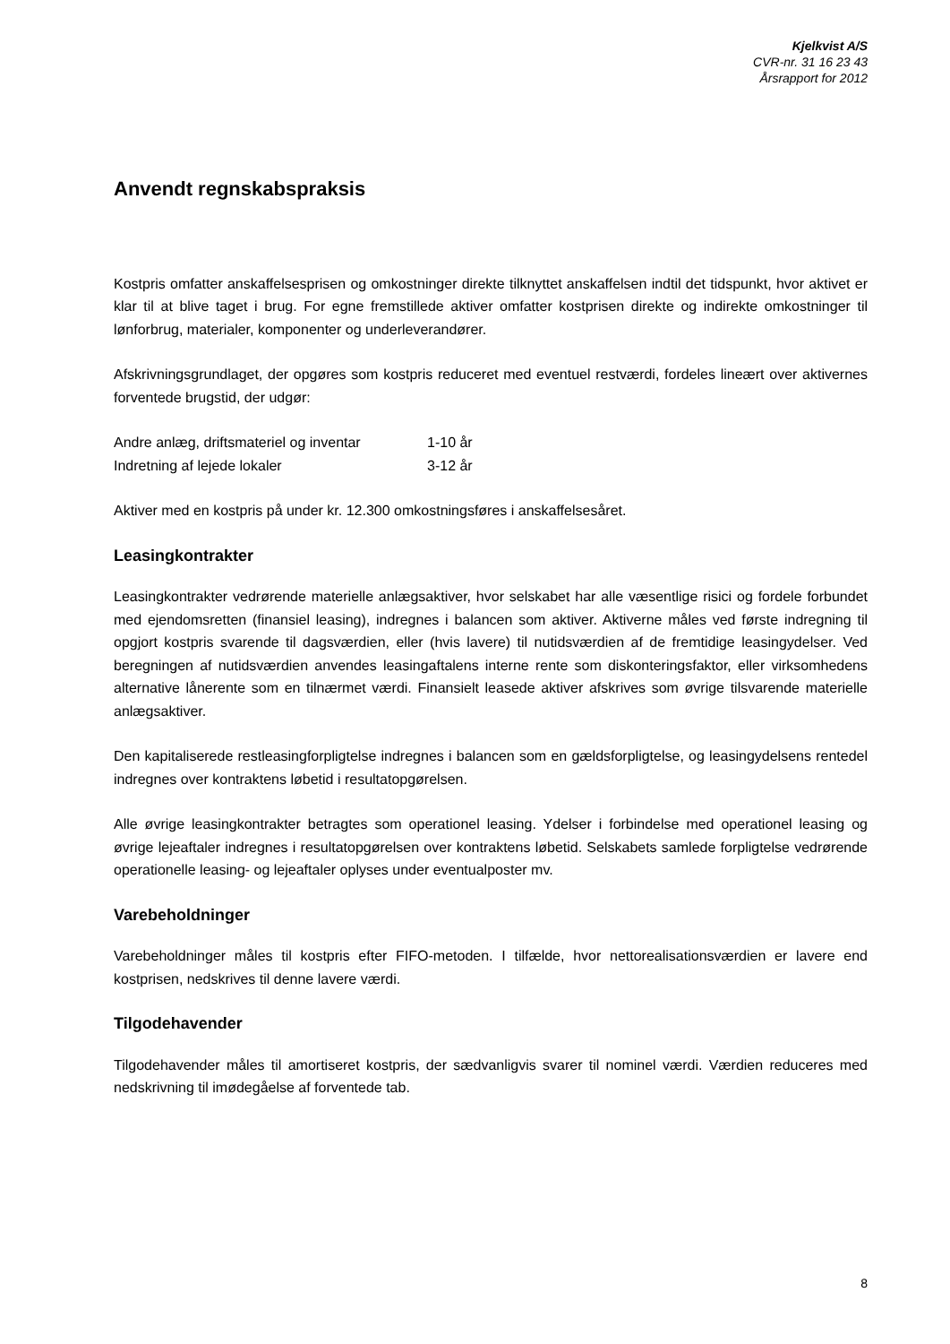Kjelkvist A/S
CVR-nr. 31 16 23 43
Årsrapport for 2012
Anvendt regnskabspraksis
Kostpris omfatter anskaffelsesprisen og omkostninger direkte tilknyttet anskaffelsen indtil det tidspunkt, hvor aktivet er klar til at blive taget i brug. For egne fremstillede aktiver omfatter kostprisen direkte og indirekte omkostninger til lønforbrug, materialer, komponenter og underleverandører.
Afskrivningsgrundlaget, der opgøres som kostpris reduceret med eventuel restværdi, fordeles lineært over aktivernes forventede brugstid, der udgør:
| Andre anlæg, driftsmateriel og inventar | 1-10 år |
| Indretning af lejede lokaler | 3-12 år |
Aktiver med en kostpris på under kr. 12.300 omkostningsføres i anskaffelsesåret.
Leasingkontrakter
Leasingkontrakter vedrørende materielle anlægsaktiver, hvor selskabet har alle væsentlige risici og fordele forbundet med ejendomsretten (finansiel leasing), indregnes i balancen som aktiver. Aktiverne måles ved første indregning til opgjort kostpris svarende til dagsværdien, eller (hvis lavere) til nutidsværdien af de fremtidige leasingydelser. Ved beregningen af nutidsværdien anvendes leasingaftalens interne rente som diskonteringsfaktor, eller virksomhedens alternative lånerente som en tilnærmet værdi. Finansielt leasede aktiver afskrives som øvrige tilsvarende materielle anlægsaktiver.
Den kapitaliserede restleasingforpligtelse indregnes i balancen som en gældsforpligtelse, og leasingydelsens rentedel indregnes over kontraktens løbetid i resultatopgørelsen.
Alle øvrige leasingkontrakter betragtes som operationel leasing. Ydelser i forbindelse med operationel leasing og øvrige lejeaftaler indregnes i resultatopgørelsen over kontraktens løbetid. Selskabets samlede forpligtelse vedrørende operationelle leasing- og lejeaftaler oplyses under eventualposter mv.
Varebeholdninger
Varebeholdninger måles til kostpris efter FIFO-metoden. I tilfælde, hvor nettorealisationsværdien er lavere end kostprisen, nedskrives til denne lavere værdi.
Tilgodehavender
Tilgodehavender måles til amortiseret kostpris, der sædvanligvis svarer til nominel værdi. Værdien reduceres med nedskrivning til imødegåelse af forventede tab.
8